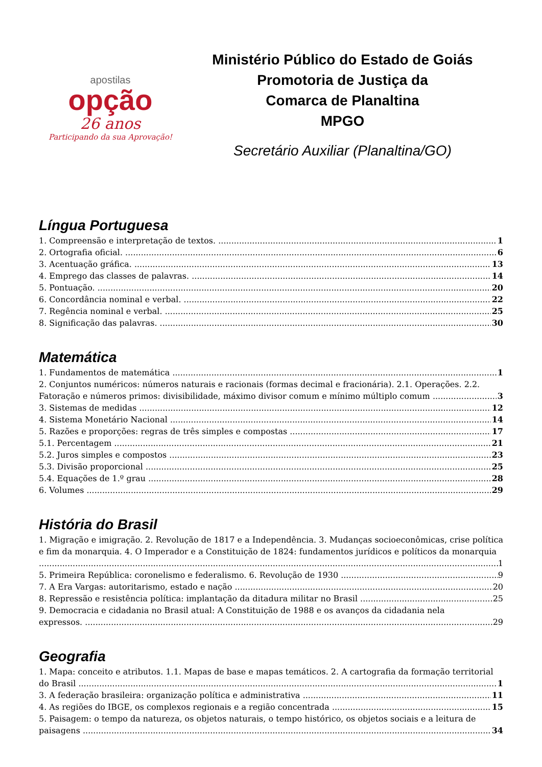apostilas
opção
26 anos
Participando da sua Aprovação!
Ministério Público do Estado de Goiás
Promotoria de Justiça da
Comarca de Planaltina
MPGO
Secretário Auxiliar (Planaltina/GO)
Língua Portuguesa
1. Compreensão e interpretação de textos. 1
2. Ortografia oficial. 6
3. Acentuação gráfica. 13
4. Emprego das classes de palavras. 14
5. Pontuação. 20
6. Concordância nominal e verbal. 22
7. Regência nominal e verbal. 25
8. Significação das palavras. 30
Matemática
1. Fundamentos de matemática 1
2. Conjuntos numéricos: números naturais e racionais (formas decimal e fracionária). 2.1. Operações. 2.2.
Fatoração e números primos: divisibilidade, máximo divisor comum e mínimo múltiplo comum 3
3. Sistemas de medidas 12
4. Sistema Monetário Nacional 14
5. Razões e proporções: regras de três simples e compostas 17
5.1. Percentagem 21
5.2. Juros simples e compostos 23
5.3. Divisão proporcional 25
5.4. Equações de 1.º grau 28
6. Volumes 29
História do Brasil
1. Migração e imigração. 2. Revolução de 1817 e a Independência. 3. Mudanças socioeconômicas, crise política e fim da monarquia. 4. O Imperador e a Constituição de 1824: fundamentos jurídicos e políticos da monarquia
1
5. Primeira República: coronelismo e federalismo. 6. Revolução de 1930 9
7. A Era Vargas: autoritarismo, estado e nação 20
8. Repressão e resistência política: implantação da ditadura militar no Brasil 25
9. Democracia e cidadania no Brasil atual: A Constituição de 1988 e os avanços da cidadania nela
expressos. 29
Geografia
1. Mapa: conceito e atributos. 1.1. Mapas de base e mapas temáticos. 2. A cartografia da formação territorial
do Brasil 1
3. A federação brasileira: organização política e administrativa 11
4. As regiões do IBGE, os complexos regionais e a região concentrada 15
5. Paisagem: o tempo da natureza, os objetos naturais, o tempo histórico, os objetos sociais e a leitura de
paisagens 34